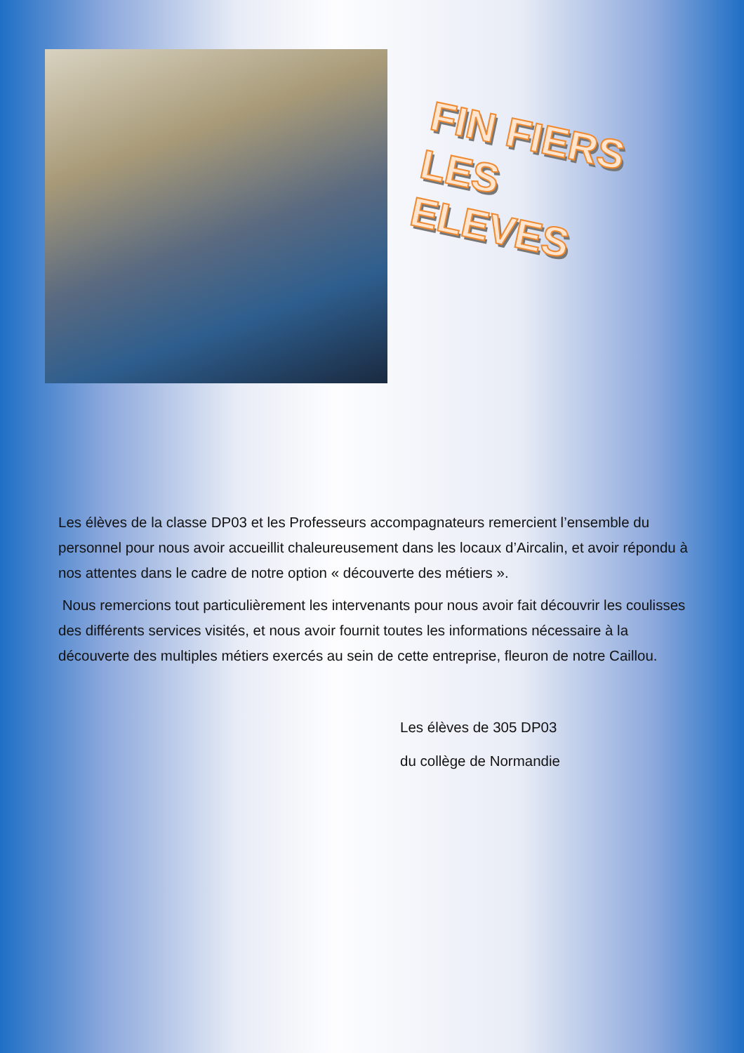FIN FIERS
LES
ELEVES
Les élèves de la classe DP03 et les Professeurs accompagnateurs remercient l’ensemble du personnel pour nous avoir accueillit chaleureusement dans les locaux d’Aircalin, et avoir répondu à nos attentes dans le cadre de notre option « découverte des métiers ».
Nous remercions tout particulièrement les intervenants pour nous avoir fait découvrir les coulisses des différents services visités, et nous avoir fournit toutes les informations nécessaire à la découverte des multiples métiers exercés au sein de cette entreprise, fleuron de notre Caillou.
Les élèves de 305 DP03
du collège de Normandie